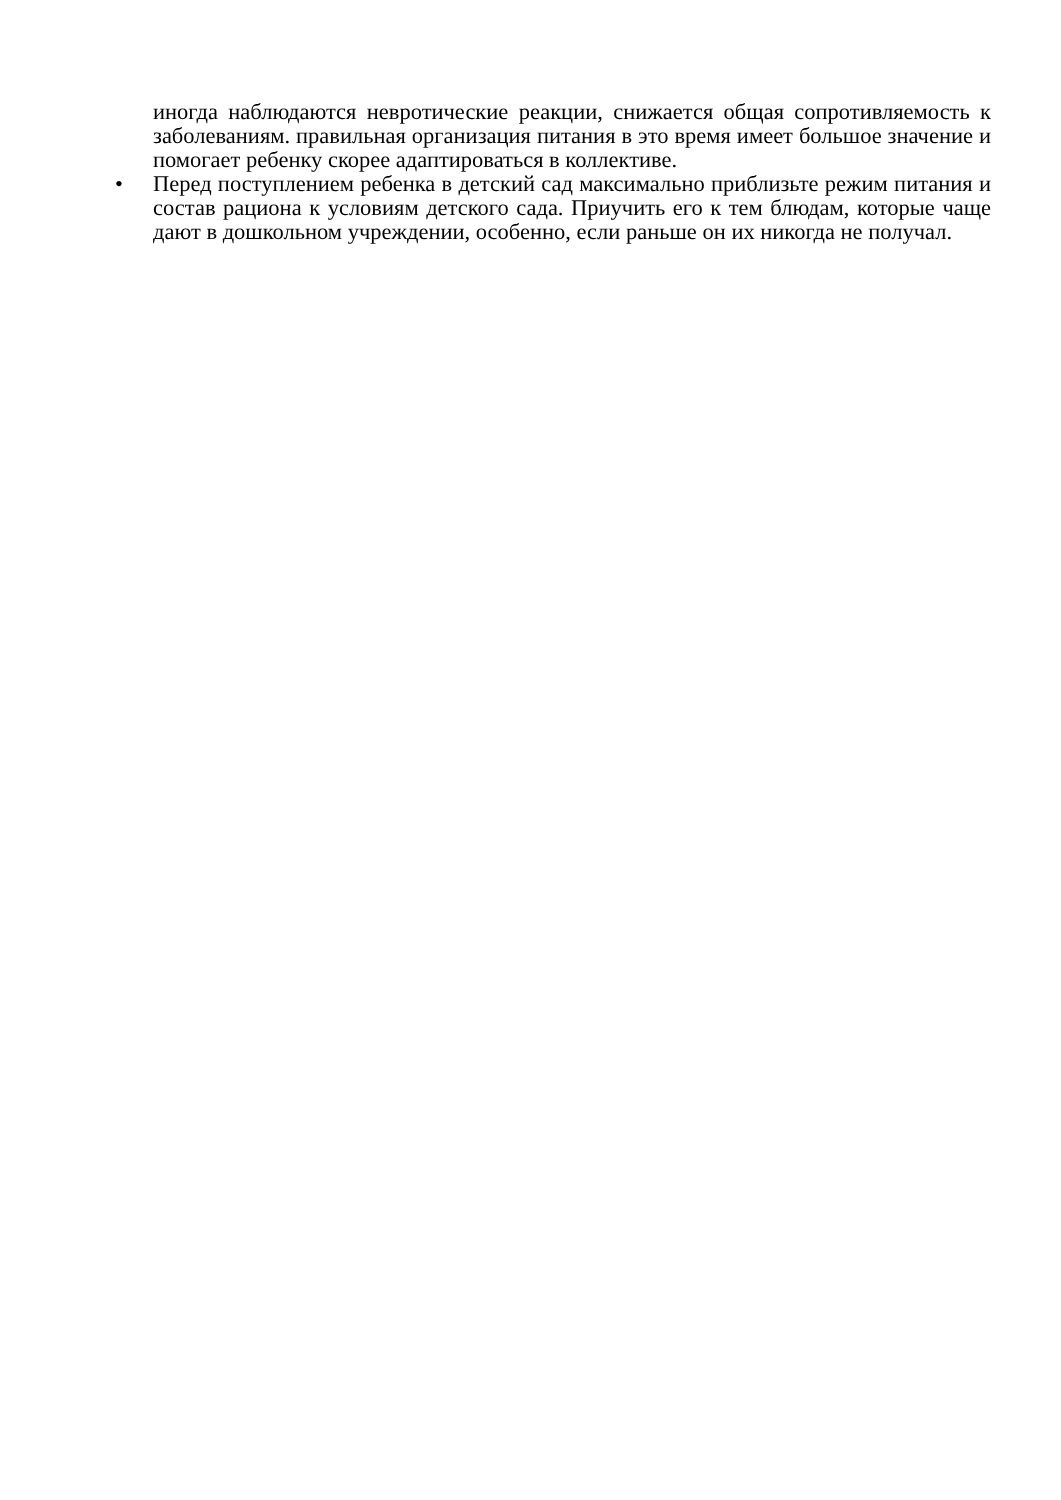иногда наблюдаются невротические реакции, снижается общая сопротивляемость к заболеваниям. правильная организация питания в это время имеет большое значение и помогает ребенку скорее адаптироваться в коллективе.
•
Перед поступлением ребенка в детский сад максимально приблизьте режим питания и состав рациона к условиям детского сада. Приучить его к тем блюдам, которые чаще дают в дошкольном учреждении, особенно, если раньше он их никогда не получал.